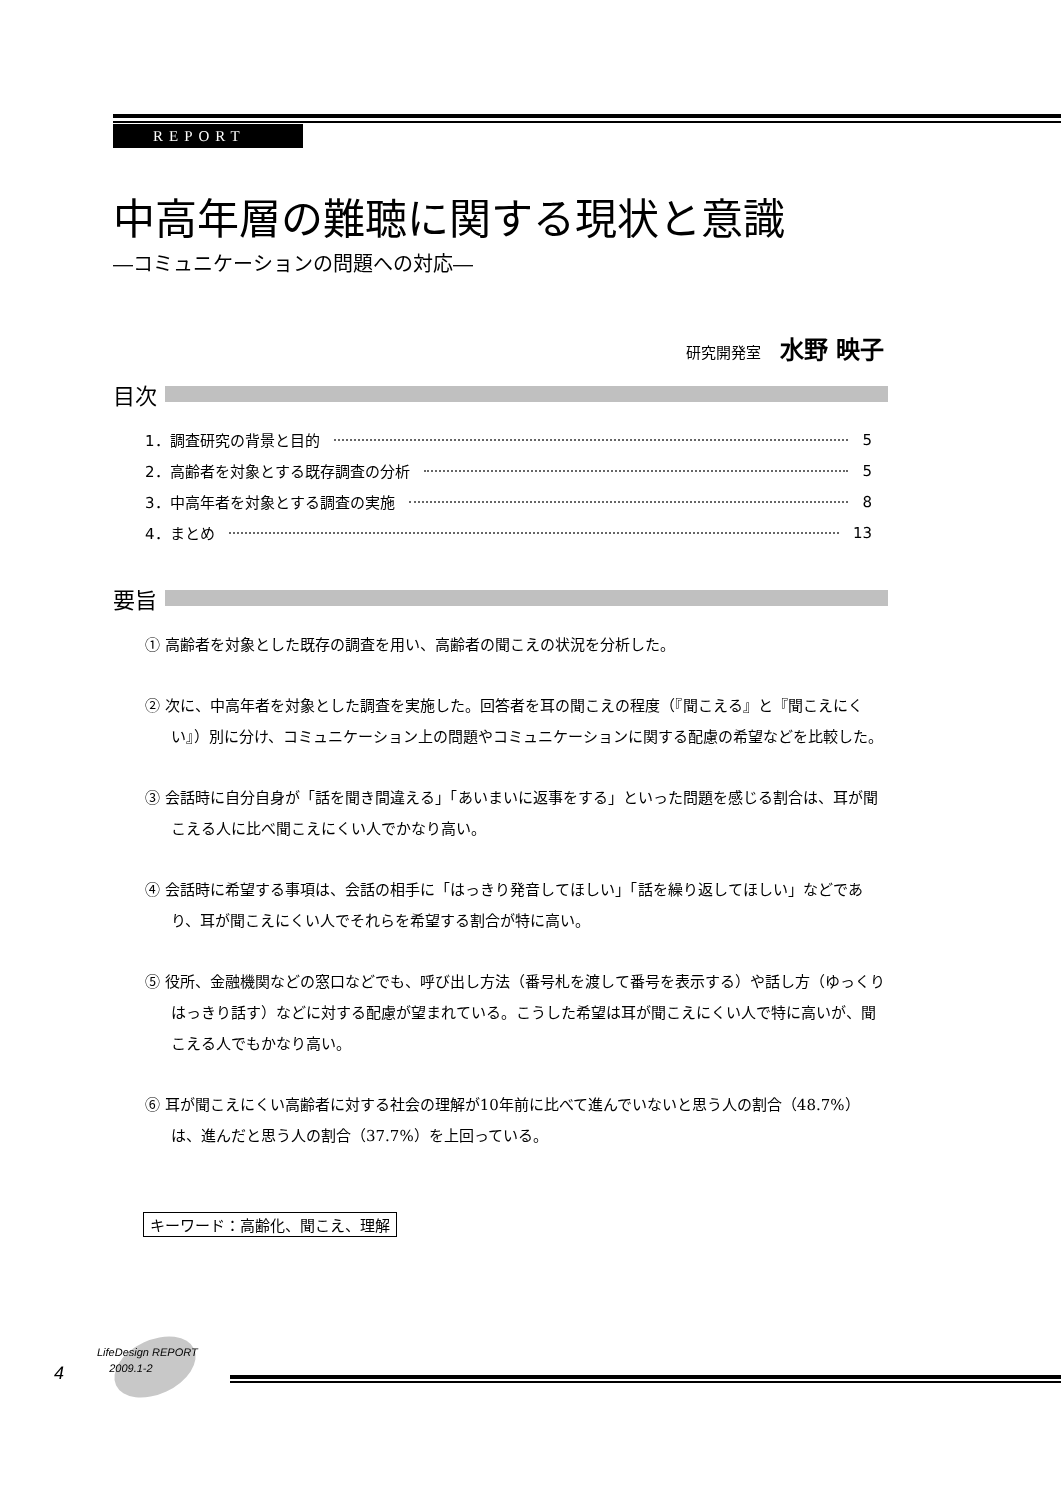REPORT
中高年層の難聴に関する現状と意識
―コミュニケーションの問題への対応―
研究開発室 水野 映子
目次
1．調査研究の背景と目的 5
2．高齢者を対象とする既存調査の分析 5
3．中高年者を対象とする調査の実施 8
4．まとめ 13
要旨
① 高齢者を対象とした既存の調査を用い、高齢者の聞こえの状況を分析した。
② 次に、中高年者を対象とした調査を実施した。回答者を耳の聞こえの程度（『聞こえる』と『聞こえにくい』）別に分け、コミュニケーション上の問題やコミュニケーションに関する配慮の希望などを比較した。
③ 会話時に自分自身が「話を聞き間違える」「あいまいに返事をする」といった問題を感じる割合は、耳が聞こえる人に比べ聞こえにくい人でかなり高い。
④ 会話時に希望する事項は、会話の相手に「はっきり発音してほしい」「話を繰り返してほしい」などであり、耳が聞こえにくい人でそれらを希望する割合が特に高い。
⑤ 役所、金融機関などの窓口などでも、呼び出し方法（番号札を渡して番号を表示する）や話し方（ゆっくりはっきり話す）などに対する配慮が望まれている。こうした希望は耳が聞こえにくい人で特に高いが、聞こえる人でもかなり高い。
⑥ 耳が聞こえにくい高齢者に対する社会の理解が10年前に比べて進んでいないと思う人の割合（48.7%）は、進んだと思う人の割合（37.7%）を上回っている。
キーワード：高齢化、聞こえ、理解
4
LifeDesign REPORT
2009.1-2